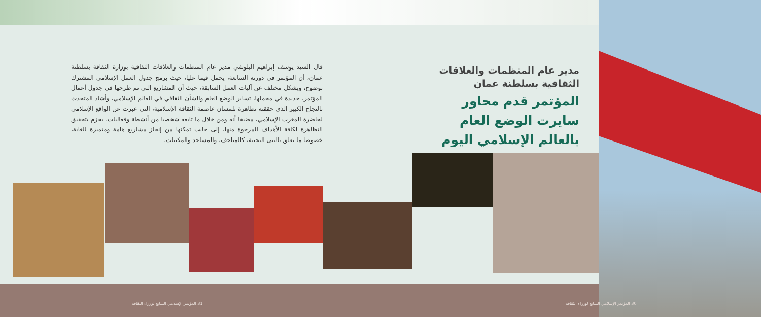مدير عام المنظمات والعلاقات الثقافية بسلطنة عمان
المؤتمر قدم محاور سايرت الوضع العام بالعالم الإسلامي اليوم
قال السيد يوسف إبراهيم البلوشي مدير عام المنظمات والعلاقات الثقافية بوزارة الثقافة بسلطنة عمان، أن المؤتمر في دورته السابعة، يحمل قيما عليا، حيث برمج جدول العمل الإسلامي المشترك بوضوح، وبشكل مختلف عن آليات العمل السابقة، حيث أن المشاريع التي تم طرحها في جدول أعمال المؤتمر، جديدة في مجملها، تساير الوضع العام والشأن الثقافي في العالم الإسلامي، وأشاد المتحدث بالنجاح الكبير الذي حققته تظاهرة تلمسان عاصمة الثقافة الإسلامية، التي عبرت عن الواقع الإسلامي لحاضرة المغرب الإسلامي، مضيفا أنه ومن خلال ما تابعه شخصيا من أنشطة وفعاليات، يجزم بتحقيق التظاهرة لكافة الأهداف المرجوة منها، إلى جانب تمكنها من إنجاز مشاريع هامة ومتميزة للغاية، خصوصا ما تعلق بالبنى التحتية، كالمتاحف، والمساجد والمكتبات.
31 المؤتمر الإسلامي السابع لوزراء الثقافة
30 المؤتمر الإسلامي السابع لوزراء الثقافة